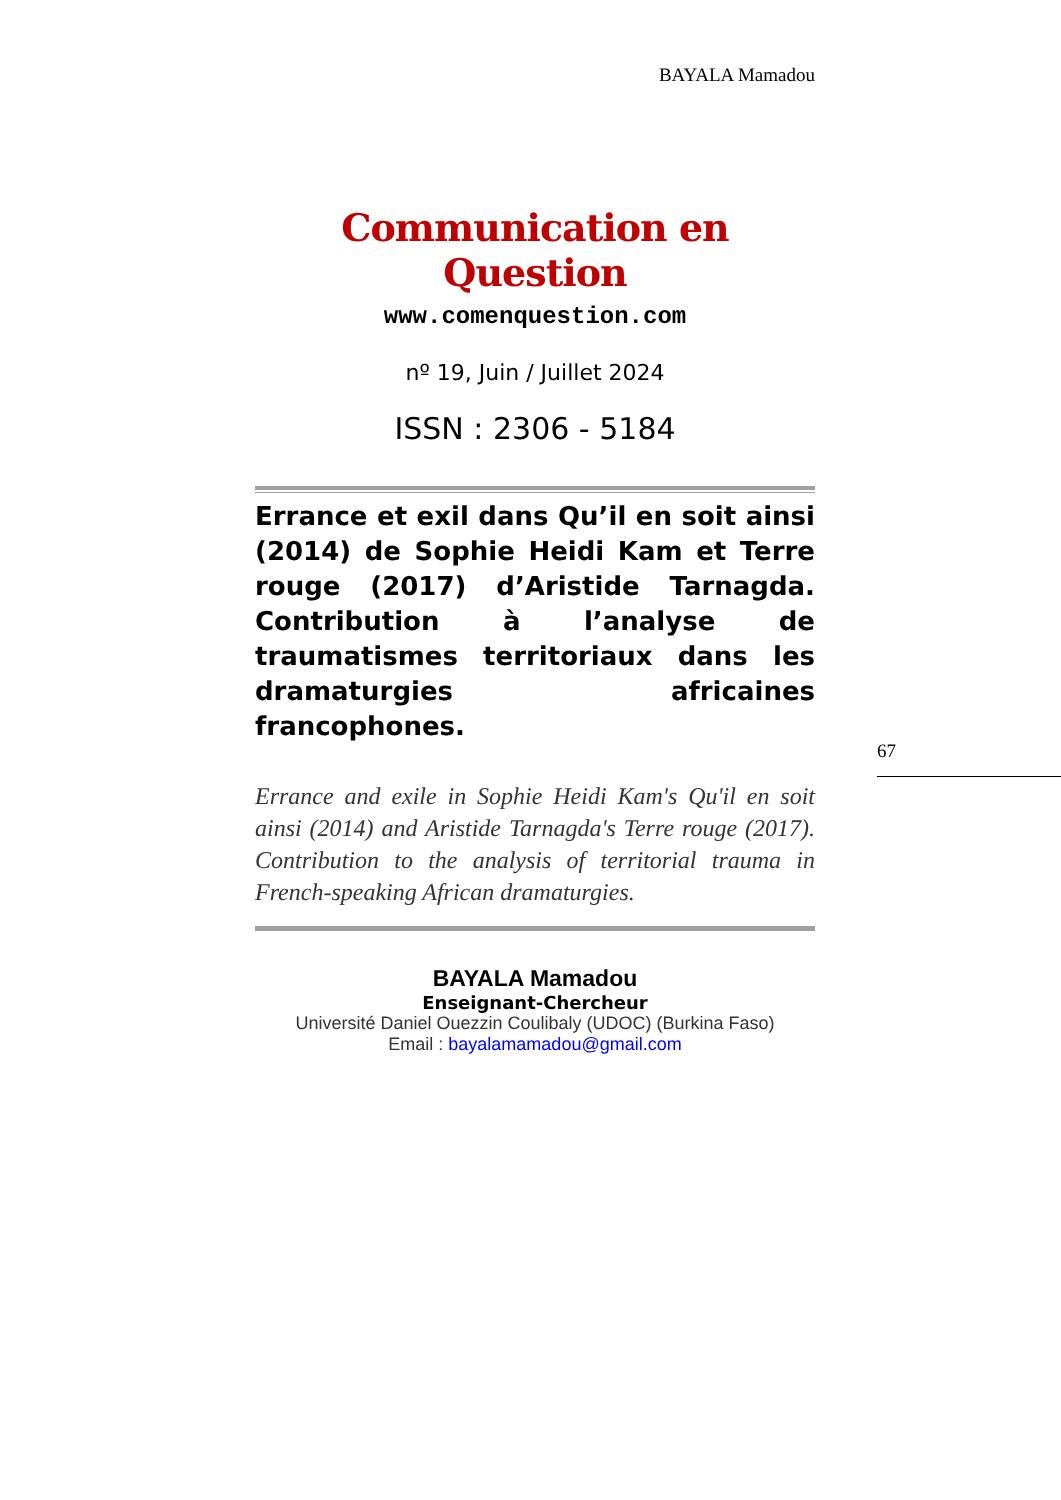BAYALA Mamadou
Communication en Question
www.comenquestion.com
nº 19, Juin / Juillet 2024
ISSN : 2306 - 5184
Errance et exil dans Qu’il en soit ainsi (2014) de Sophie Heidi Kam et Terre rouge (2017) d’Aristide Tarnagda. Contribution à l’analyse de traumatismes territoriaux dans les dramaturgies africaines francophones.
Errance and exile in Sophie Heidi Kam's Qu'il en soit ainsi (2014) and Aristide Tarnagda's Terre rouge (2017). Contribution to the analysis of territorial trauma in French-speaking African dramaturgies.
67
BAYALA Mamadou
Enseignant-Chercheur
Université Daniel Ouezzin Coulibaly (UDOC) (Burkina Faso)
Email : bayalamamadou@gmail.com